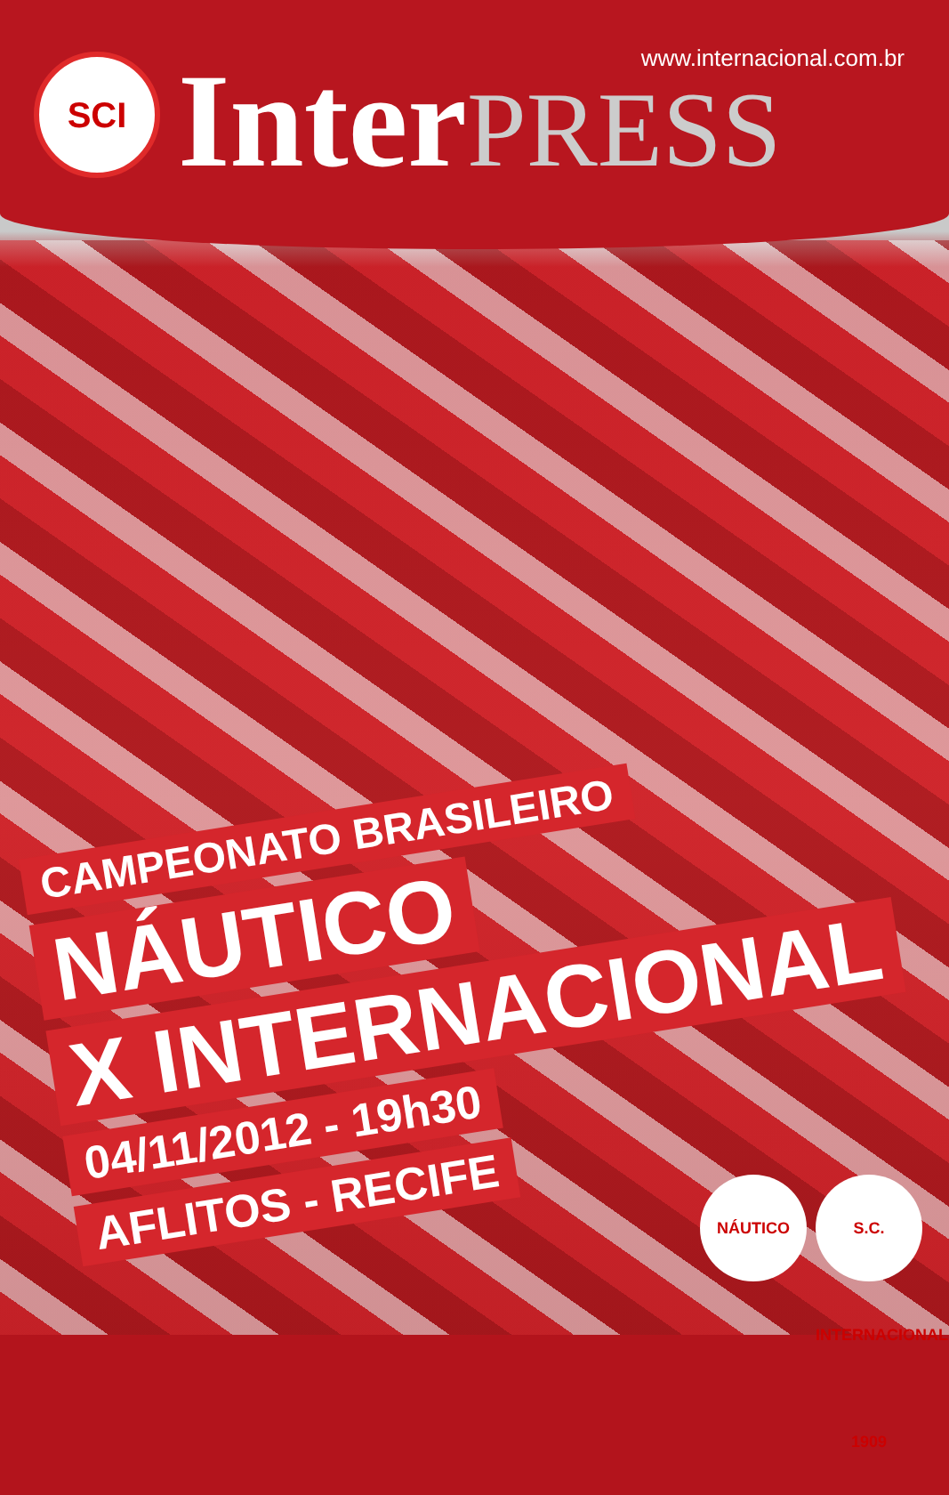SCI Inter PRESS www.internacional.com.br
CAMPEONATO BRASILEIRO
NÁUTICO
X INTERNACIONAL
04/11/2012 - 19h30
AFLITOS - RECIFE
NÁUTICO S.C. INTERNACIONAL 1909